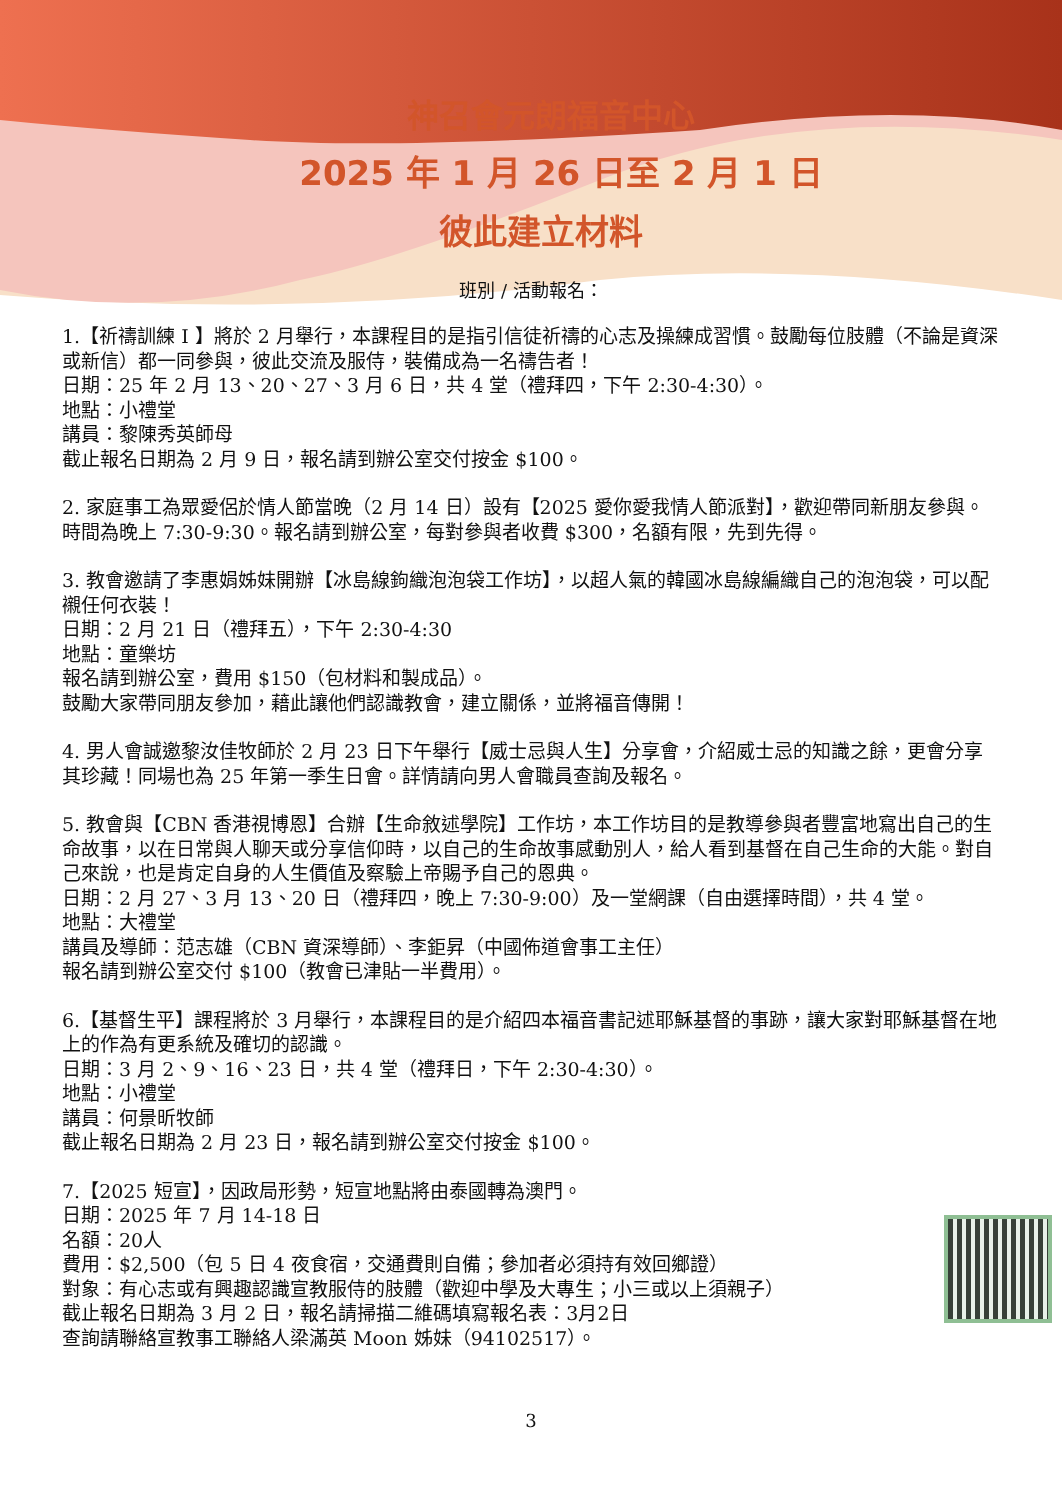神召會元朗福音中心
2025 年 1 月 26 日至 2 月 1 日
彼此建立材料
班別 / 活動報名：
1.【祈禱訓練 I 】將於 2 月舉行，本課程目的是指引信徒祈禱的心志及操練成習慣。鼓勵每位肢體（不論是資深或新信）都一同參與，彼此交流及服侍，裝備成為一名禱告者！
日期：25 年 2 月 13、20、27、3 月 6 日，共 4 堂（禮拜四，下午 2:30-4:30）。
地點：小禮堂
講員：黎陳秀英師母
截止報名日期為 2 月 9 日，報名請到辦公室交付按金 $100。
2. 家庭事工為眾愛侶於情人節當晚（2 月 14 日）設有【2025 愛你愛我情人節派對】，歡迎帶同新朋友參與。時間為晚上 7:30-9:30。報名請到辦公室，每對參與者收費 $300，名額有限，先到先得。
3. 教會邀請了李惠娟姊妹開辦【冰島線鉤織泡泡袋工作坊】，以超人氣的韓國冰島線編織自己的泡泡袋，可以配襯任何衣裝！
日期：2 月 21 日（禮拜五），下午 2:30-4:30
地點：童樂坊
報名請到辦公室，費用 $150（包材料和製成品）。
鼓勵大家帶同朋友參加，藉此讓他們認識教會，建立關係，並將福音傳開！
4. 男人會誠邀黎汝佳牧師於 2 月 23 日下午舉行【威士忌與人生】分享會，介紹威士忌的知識之餘，更會分享其珍藏！同場也為 25 年第一季生日會。詳情請向男人會職員查詢及報名。
5. 教會與【CBN 香港視博恩】合辦【生命敘述學院】工作坊，本工作坊目的是教導參與者豐富地寫出自己的生命故事，以在日常與人聊天或分享信仰時，以自己的生命故事感動別人，給人看到基督在自己生命的大能。對自己來說，也是肯定自身的人生價值及察驗上帝賜予自己的恩典。
日期：2 月 27、3 月 13、20 日（禮拜四，晚上 7:30-9:00）及一堂網課（自由選擇時間），共 4 堂。
地點：大禮堂
講員及導師：范志雄（CBN 資深導師）、李鉅昇（中國佈道會事工主任）
報名請到辦公室交付 $100（教會已津貼一半費用）。
6.【基督生平】課程將於 3 月舉行，本課程目的是介紹四本福音書記述耶穌基督的事跡，讓大家對耶穌基督在地上的作為有更系統及確切的認識。
日期：3 月 2、9、16、23 日，共 4 堂（禮拜日，下午 2:30-4:30）。
地點：小禮堂
講員：何景昕牧師
截止報名日期為 2 月 23 日，報名請到辦公室交付按金 $100。
7.【2025 短宣】，因政局形勢，短宣地點將由泰國轉為澳門。
日期：2025 年 7 月 14-18 日
名額：20人
費用：$2,500（包 5 日 4 夜食宿，交通費則自備；參加者必須持有效回鄉證）
對象：有心志或有興趣認識宣教服侍的肢體（歡迎中學及大專生；小三或以上須親子）
截止報名日期為 3 月 2 日，報名請掃描二維碼填寫報名表：3月2日
查詢請聯絡宣教事工聯絡人梁滿英 Moon 姊妹（94102517）。
3